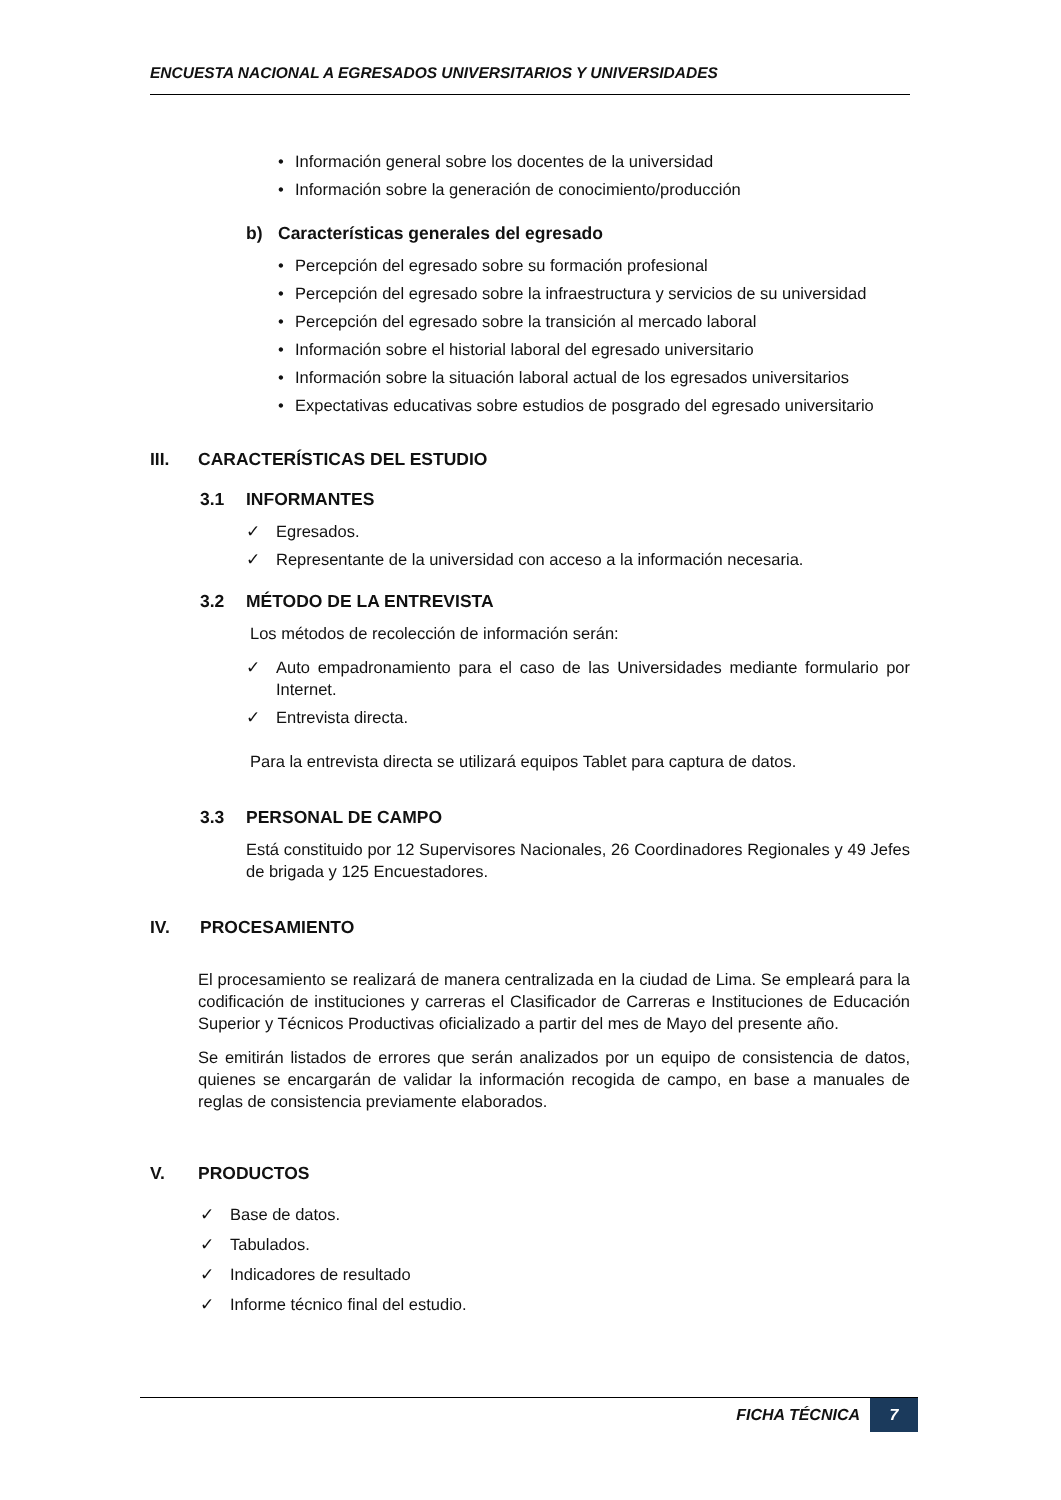ENCUESTA NACIONAL A EGRESADOS UNIVERSITARIOS Y UNIVERSIDADES
• Información general sobre los docentes de la universidad
• Información sobre la generación de conocimiento/producción
b) Características generales del egresado
• Percepción del egresado sobre su formación profesional
• Percepción del egresado sobre la infraestructura y servicios de su universidad
• Percepción del egresado sobre la transición al mercado laboral
• Información sobre el historial laboral del egresado universitario
• Información sobre la situación laboral actual de los egresados universitarios
• Expectativas educativas sobre estudios de posgrado del egresado universitario
III. CARACTERÍSTICAS DEL ESTUDIO
3.1 INFORMANTES
✓ Egresados.
✓ Representante de la universidad con acceso a la información necesaria.
3.2 MÉTODO DE LA ENTREVISTA
Los métodos de recolección de información serán:
✓ Auto empadronamiento para el caso de las Universidades mediante formulario por Internet.
✓ Entrevista directa.
Para la entrevista directa se utilizará equipos Tablet para captura de datos.
3.3 PERSONAL DE CAMPO
Está constituido por 12 Supervisores Nacionales, 26 Coordinadores Regionales y 49 Jefes de brigada y 125 Encuestadores.
IV. PROCESAMIENTO
El procesamiento se realizará de manera centralizada en la ciudad de Lima. Se empleará para la codificación de instituciones y carreras el Clasificador de Carreras e Instituciones de Educación Superior y Técnicos Productivas oficializado a partir del mes de Mayo del presente año.
Se emitirán listados de errores que serán analizados por un equipo de consistencia de datos, quienes se encargarán de validar la información recogida de campo, en base a manuales de reglas de consistencia previamente elaborados.
V. PRODUCTOS
✓ Base de datos.
✓ Tabulados.
✓ Indicadores de resultado
✓ Informe técnico final del estudio.
FICHA TÉCNICA 7